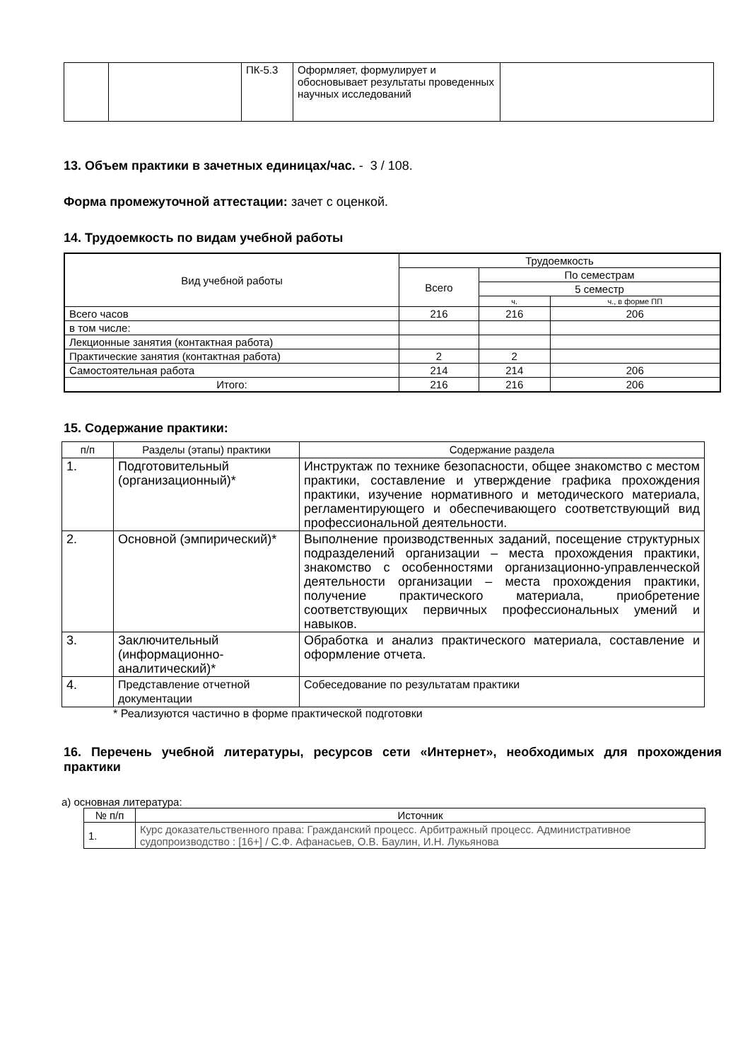| | | ПК-5.3 | Оформляет, формулирует и обосновывает результаты проведенных научных исследований | |
13. Объем практики в зачетных единицах/час. - 3 / 108.
Форма промежуточной аттестации: зачет с оценкой.
14. Трудоемкость по видам учебной работы
| Вид учебной работы | Трудоемкость | | |
| | Всего | По семестрам | |
| | | 5 семестр | |
| | | ч. | ч., в форме ПП |
| Всего часов | 216 | 216 | 206 |
| в том числе: | | | |
| Лекционные занятия (контактная работа) | | | |
| Практические занятия (контактная работа) | 2 | 2 | |
| Самостоятельная работа | 214 | 214 | 206 |
| Итого: | 216 | 216 | 206 |
15. Содержание практики:
| п/п | Разделы (этапы) практики | Содержание раздела |
| 1. | Подготовительный (организационный)* | Инструктаж по технике безопасности, общее знакомство с местом практики, составление и утверждение графика прохождения практики, изучение нормативного и методического материала, регламентирующего и обеспечивающего соответствующий вид профессиональной деятельности. |
| 2. | Основной (эмпирический)* | Выполнение производственных заданий, посещение структурных подразделений организации – места прохождения практики, знакомство с особенностями организационно-управленческой деятельности организации – места прохождения практики, получение практического материала, приобретение соответствующих первичных профессиональных умений и навыков. |
| 3. | Заключительный (информационно-аналитический)* | Обработка и анализ практического материала, составление и оформление отчета. |
| 4. | Представление отчетной документации | Собеседование по результатам практики |
* Реализуются частично в форме практической подготовки
16. Перечень учебной литературы, ресурсов сети «Интернет», необходимых для прохождения практики
а) основная литература:
| № п/п | Источник |
| 1. | Курс доказательственного права: Гражданский процесс. Арбитражный процесс. Административное судопроизводство : [16+] / С.Ф. Афанасьев, О.В. Баулин, И.Н. Лукьянова |